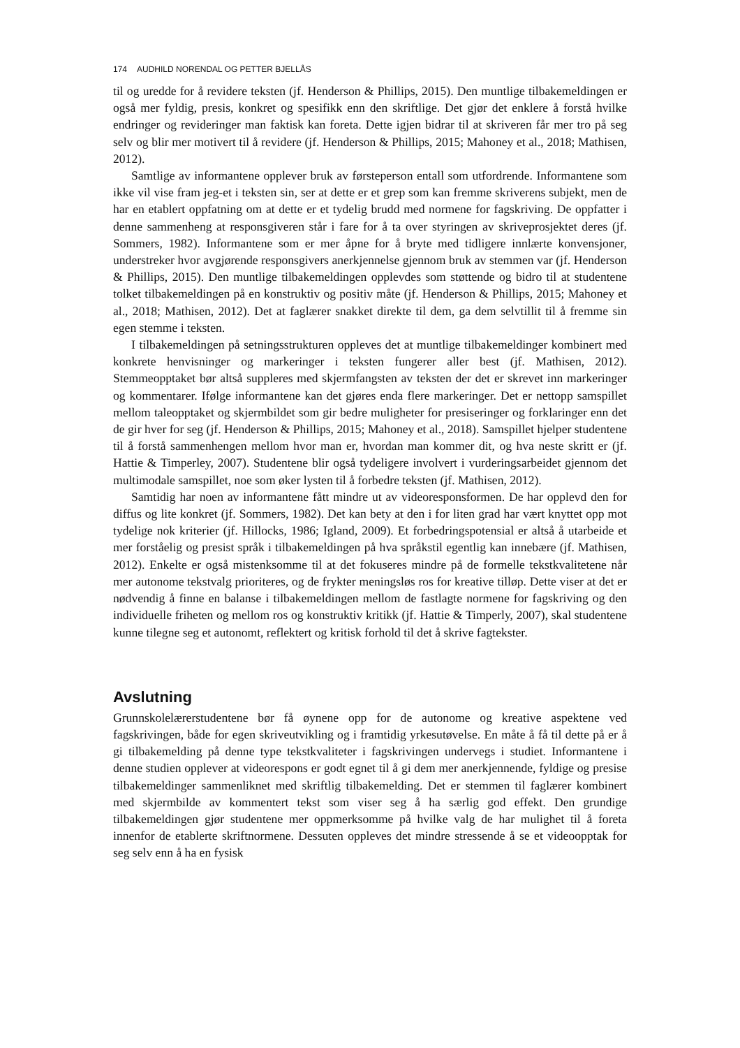174 AUDHILD NORENDAL OG PETTER BJELLÅS
til og uredde for å revidere teksten (jf. Henderson & Phillips, 2015). Den muntlige tilbakemeldingen er også mer fyldig, presis, konkret og spesifikk enn den skriftlige. Det gjør det enklere å forstå hvilke endringer og revideringer man faktisk kan foreta. Dette igjen bidrar til at skriveren får mer tro på seg selv og blir mer motivert til å revidere (jf. Henderson & Phillips, 2015; Mahoney et al., 2018; Mathisen, 2012).
Samtlige av informantene opplever bruk av førsteperson entall som utfordrende. Informantene som ikke vil vise fram jeg-et i teksten sin, ser at dette er et grep som kan fremme skriverens subjekt, men de har en etablert oppfatning om at dette er et tydelig brudd med normene for fagskriving. De oppfatter i denne sammenheng at responsgiveren står i fare for å ta over styringen av skriveprosjektet deres (jf. Sommers, 1982). Informantene som er mer åpne for å bryte med tidligere innlærte konvensjoner, understreker hvor avgjørende responsgivers anerkjennelse gjennom bruk av stemmen var (jf. Henderson & Phillips, 2015). Den muntlige tilbakemeldingen opplevdes som støttende og bidro til at studentene tolket tilbakemeldingen på en konstruktiv og positiv måte (jf. Henderson & Phillips, 2015; Mahoney et al., 2018; Mathisen, 2012). Det at faglærer snakket direkte til dem, ga dem selvtillit til å fremme sin egen stemme i teksten.
I tilbakemeldingen på setningsstrukturen oppleves det at muntlige tilbakemeldinger kombinert med konkrete henvisninger og markeringer i teksten fungerer aller best (jf. Mathisen, 2012). Stemmeopptaket bør altså suppleres med skjermfangsten av teksten der det er skrevet inn markeringer og kommentarer. Ifølge informantene kan det gjøres enda flere markeringer. Det er nettopp samspillet mellom taleopptaket og skjermbildet som gir bedre muligheter for presiseringer og forklaringer enn det de gir hver for seg (jf. Henderson & Phillips, 2015; Mahoney et al., 2018). Samspillet hjelper studentene til å forstå sammenhengen mellom hvor man er, hvordan man kommer dit, og hva neste skritt er (jf. Hattie & Timperley, 2007). Studentene blir også tydeligere involvert i vurderingsarbeidet gjennom det multimodale samspillet, noe som øker lysten til å forbedre teksten (jf. Mathisen, 2012).
Samtidig har noen av informantene fått mindre ut av videoresponsformen. De har opplevd den for diffus og lite konkret (jf. Sommers, 1982). Det kan bety at den i for liten grad har vært knyttet opp mot tydelige nok kriterier (jf. Hillocks, 1986; Igland, 2009). Et forbedringspotensial er altså å utarbeide et mer forståelig og presist språk i tilbakemeldingen på hva språkstil egentlig kan innebære (jf. Mathisen, 2012). Enkelte er også mistenksomme til at det fokuseres mindre på de formelle tekstkvalitetene når mer autonome tekstvalg prioriteres, og de frykter meningsløs ros for kreative tilløp. Dette viser at det er nødvendig å finne en balanse i tilbakemeldingen mellom de fastlagte normene for fagskriving og den individuelle friheten og mellom ros og konstruktiv kritikk (jf. Hattie & Timperly, 2007), skal studentene kunne tilegne seg et autonomt, reflektert og kritisk forhold til det å skrive fagtekster.
Avslutning
Grunnskolelærerstudentene bør få øynene opp for de autonome og kreative aspektene ved fagskrivingen, både for egen skriveutvikling og i framtidig yrkesutøvelse. En måte å få til dette på er å gi tilbakemelding på denne type tekstkvaliteter i fagskrivingen undervegs i studiet. Informantene i denne studien opplever at videorespons er godt egnet til å gi dem mer anerkjennende, fyldige og presise tilbakemeldinger sammenliknet med skriftlig tilbakemelding. Det er stemmen til faglærer kombinert med skjermbilde av kommentert tekst som viser seg å ha særlig god effekt. Den grundige tilbakemeldingen gjør studentene mer oppmerksomme på hvilke valg de har mulighet til å foreta innenfor de etablerte skriftnormene. Dessuten oppleves det mindre stressende å se et videoopptak for seg selv enn å ha en fysisk